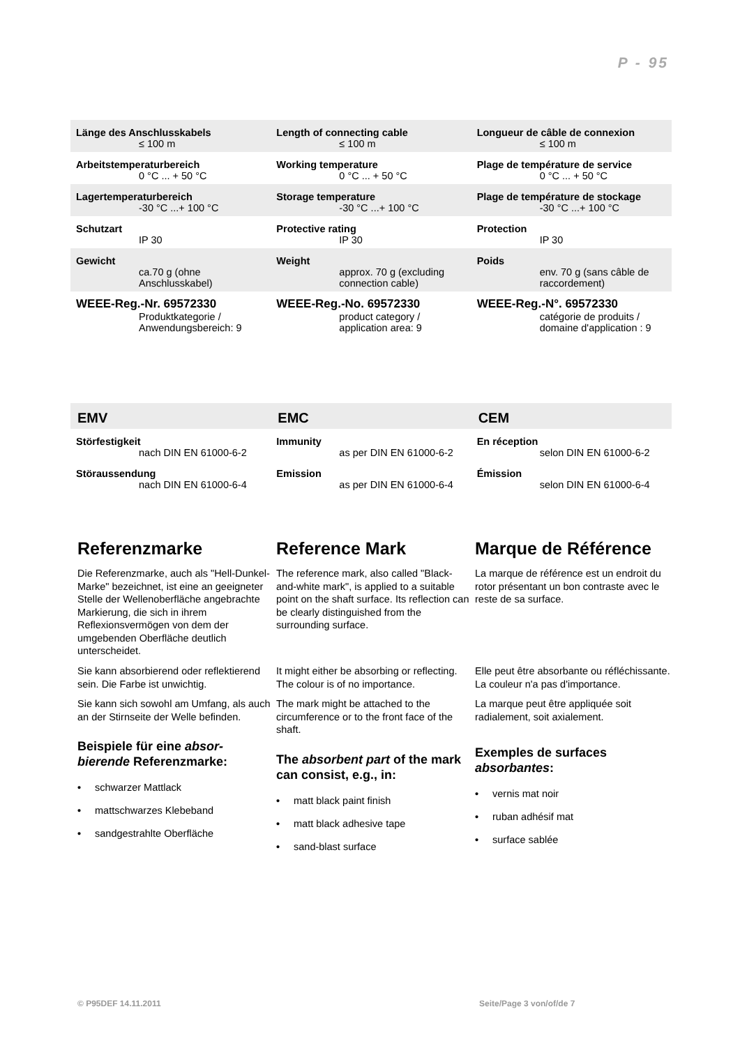P - 95
| Länge des Anschlusskabels | Length of connecting cable | Longueur de câble de connexion |
| ≤ 100 m | ≤ 100 m | ≤ 100 m |
| Arbeitstemperaturbereich | Working temperature | Plage de température de service |
| 0 °C ... + 50 °C | 0 °C ... + 50 °C | 0 °C ... + 50 °C |
| Lagertemperaturbereich | Storage temperature | Plage de température de stockage |
| -30 °C ...+ 100 °C | -30 °C ...+ 100 °C | -30 °C ...+ 100 °C |
| Schutzart | Protective rating | Protection |
| IP 30 | IP 30 | IP 30 |
| Gewicht | Weight | Poids |
| ca.70 g (ohne Anschlusskabel) | approx. 70 g (excluding connection cable) | env. 70 g (sans câble de raccordement) |
| WEEE-Reg.-Nr. 69572330 | WEEE-Reg.-No. 69572330 | WEEE-Reg.-N°. 69572330 |
| Produktkategorie / Anwendungsbereich: 9 | product category / application area: 9 | catégorie de produits / domaine d'application : 9 |
| EMV | EMC | CEM |
| Störfestigkeit | Immunity | En réception |
| nach DIN EN 61000-6-2 | as per DIN EN 61000-6-2 | selon DIN EN 61000-6-2 |
| Störaussendung | Emission | Émission |
| nach DIN EN 61000-6-4 | as per DIN EN 61000-6-4 | selon DIN EN 61000-6-4 |
Referenzmarke
Die Referenzmarke, auch als "Hell-Dunkel-Marke" bezeichnet, ist eine an geeigneter Stelle der Wellenoberfläche angebrachte Markierung, die sich in ihrem Reflexionsvermögen von dem der umgebenden Oberfläche deutlich unterscheidet.
Sie kann absorbierend oder reflektierend sein. Die Farbe ist unwichtig.
Sie kann sich sowohl am Umfang, als auch an der Stirnseite der Welle befinden.
Beispiele für eine absor-bierende Referenzmarke:
• schwarzer Mattlack
• mattschwarzes Klebeband
• sandgestrahlte Oberfläche
Reference Mark
The reference mark, also called "Black-and-white mark", is applied to a suitable point on the shaft surface. Its reflection can be clearly distinguished from the surrounding surface.
It might either be absorbing or reflecting. The colour is of no importance.
The mark might be attached to the circumference or to the front face of the shaft.
The absorbent part of the mark can consist, e.g., in:
• matt black paint finish
• matt black adhesive tape
• sand-blast surface
Marque de Référence
La marque de référence est un endroit du rotor présentant un bon contraste avec le reste de sa surface.
Elle peut être absorbante ou réfléchissante. La couleur n'a pas d'importance.
La marque peut être appliquée soit radialement, soit axialement.
Exemples de surfaces absorbantes:
• vernis mat noir
• ruban adhésif mat
• surface sablée
© P95DEF 14.11.2011 Seite/Page 3 von/of/de 7